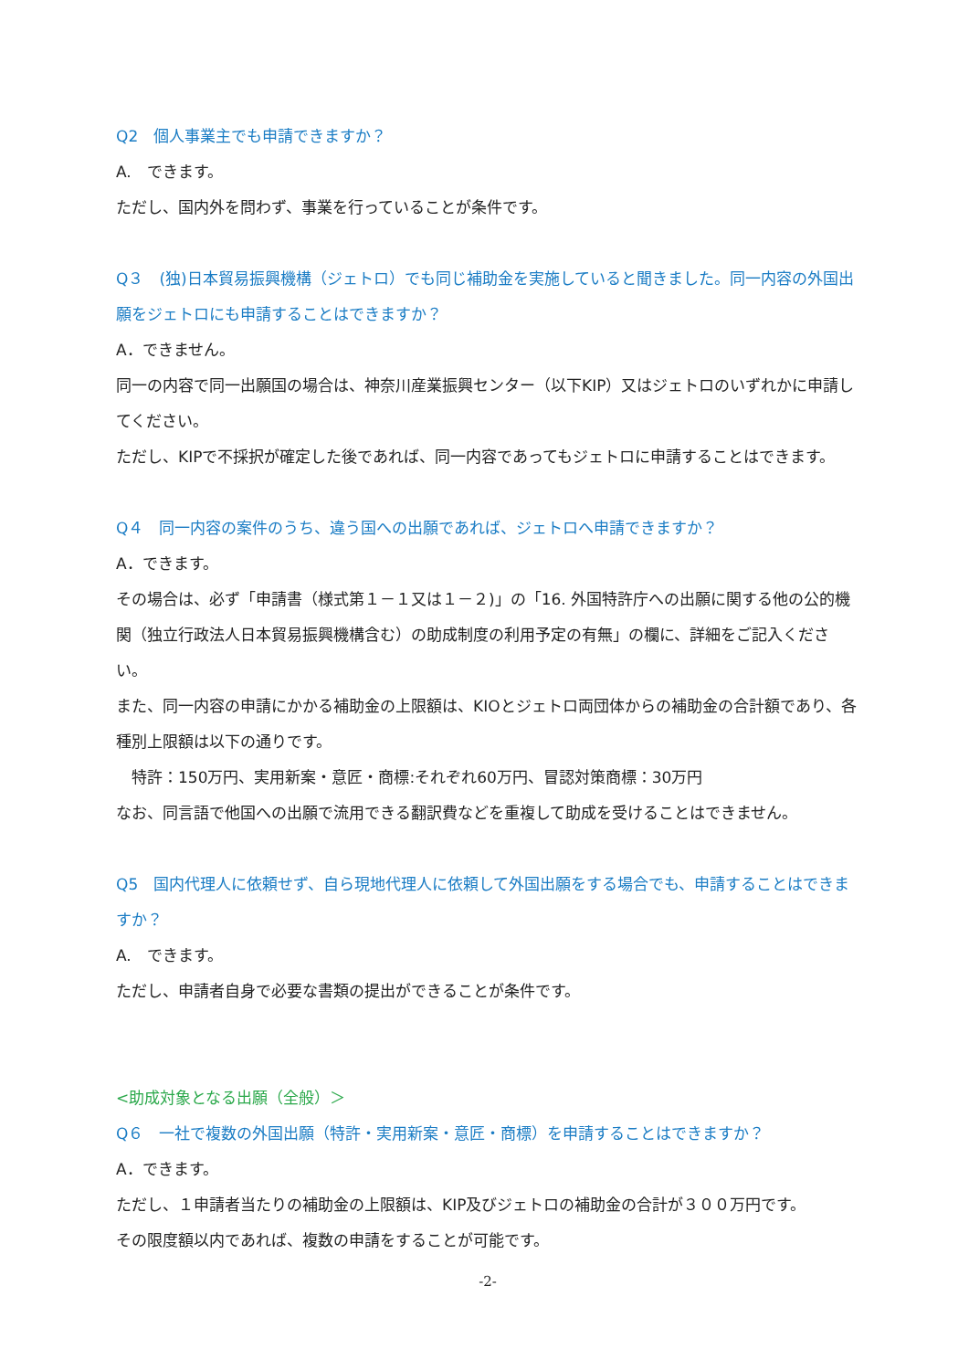Q2　個人事業主でも申請できますか？
A.　できます。
ただし、国内外を問わず、事業を行っていることが条件です。
Q３　(独)日本貿易振興機構（ジェトロ）でも同じ補助金を実施していると聞きました。同一内容の外国出願をジェトロにも申請することはできますか？
A．できません。
同一の内容で同一出願国の場合は、神奈川産業振興センター（以下KIP）又はジェトロのいずれかに申請してください。
ただし、KIPで不採択が確定した後であれば、同一内容であってもジェトロに申請することはできます。
Q４　同一内容の案件のうち、違う国への出願であれば、ジェトロへ申請できますか？
A．できます。
その場合は、必ず「申請書（様式第１－１又は１－２)」の「16. 外国特許庁への出願に関する他の公的機関（独立行政法人日本貿易振興機構含む）の助成制度の利用予定の有無」の欄に、詳細をご記入ください。
また、同一内容の申請にかかる補助金の上限額は、KIOとジェトロ両団体からの補助金の合計額であり、各種別上限額は以下の通りです。
　特許：150万円、実用新案・意匠・商標:それぞれ60万円、冒認対策商標：30万円
なお、同言語で他国への出願で流用できる翻訳費などを重複して助成を受けることはできません。
Q5　国内代理人に依頼せず、自ら現地代理人に依頼して外国出願をする場合でも、申請することはできますか？
A.　できます。
ただし、申請者自身で必要な書類の提出ができることが条件です。
<助成対象となる出願（全般）＞
Q６　一社で複数の外国出願（特許・実用新案・意匠・商標）を申請することはできますか？
A．できます。
ただし、１申請者当たりの補助金の上限額は、KIP及びジェトロの補助金の合計が３００万円です。
その限度額以内であれば、複数の申請をすることが可能です。
-2-